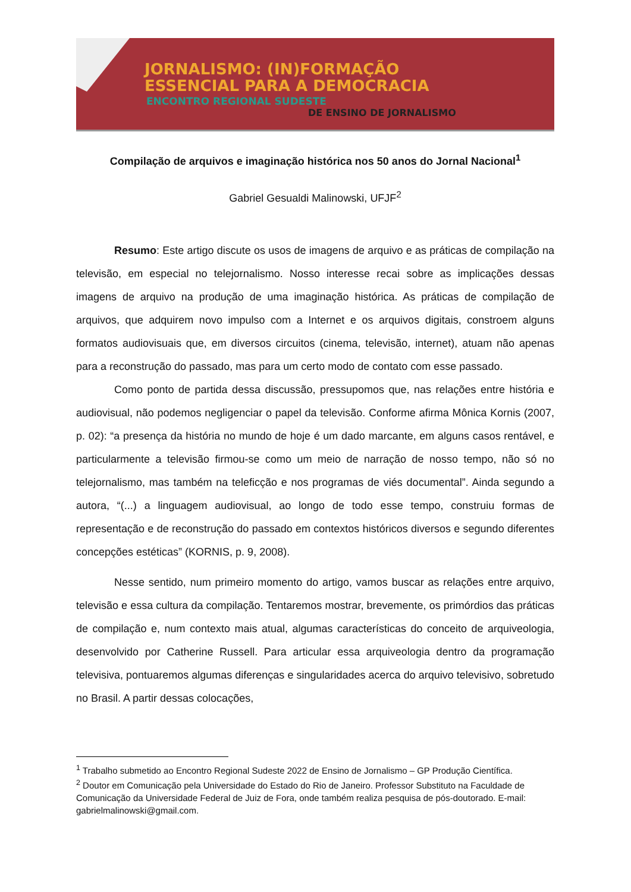JORNALISMO: (IN)FORMAÇÃO
ESSENCIAL PARA A DEMOCRACIA
ENCONTRO REGIONAL SUDESTE
DE ENSINO DE JORNALISMO
Compilação de arquivos e imaginação histórica nos 50 anos do Jornal Nacional<sup>1</sup>
Gabriel Gesualdi Malinowski, UFJF<sup>2</sup>
Resumo: Este artigo discute os usos de imagens de arquivo e as práticas de compilação na televisão, em especial no telejornalismo. Nosso interesse recai sobre as implicações dessas imagens de arquivo na produção de uma imaginação histórica. As práticas de compilação de arquivos, que adquirem novo impulso com a Internet e os arquivos digitais, constroem alguns formatos audiovisuais que, em diversos circuitos (cinema, televisão, internet), atuam não apenas para a reconstrução do passado, mas para um certo modo de contato com esse passado.
Como ponto de partida dessa discussão, pressupomos que, nas relações entre história e audiovisual, não podemos negligenciar o papel da televisão. Conforme afirma Mônica Kornis (2007, p. 02): “a presença da história no mundo de hoje é um dado marcante, em alguns casos rentável, e particularmente a televisão firmou-se como um meio de narração de nosso tempo, não só no telejornalismo, mas também na teleficção e nos programas de viés documental”. Ainda segundo a autora, “(...) a linguagem audiovisual, ao longo de todo esse tempo, construiu formas de representação e de reconstrução do passado em contextos históricos diversos e segundo diferentes concepções estéticas” (KORNIS, p. 9, 2008).
Nesse sentido, num primeiro momento do artigo, vamos buscar as relações entre arquivo, televisão e essa cultura da compilação. Tentaremos mostrar, brevemente, os primórdios das práticas de compilação e, num contexto mais atual, algumas características do conceito de arquiveologia, desenvolvido por Catherine Russell. Para articular essa arquiveologia dentro da programação televisiva, pontuaremos algumas diferenças e singularidades acerca do arquivo televisivo, sobretudo no Brasil. A partir dessas colocações,
<sup>1</sup> Trabalho submetido ao Encontro Regional Sudeste 2022 de Ensino de Jornalismo – GP Produção Científica.
<sup>2</sup> Doutor em Comunicação pela Universidade do Estado do Rio de Janeiro. Professor Substituto na Faculdade de Comunicação da Universidade Federal de Juiz de Fora, onde também realiza pesquisa de pós-doutorado. E-mail: gabrielmalinowski@gmail.com.